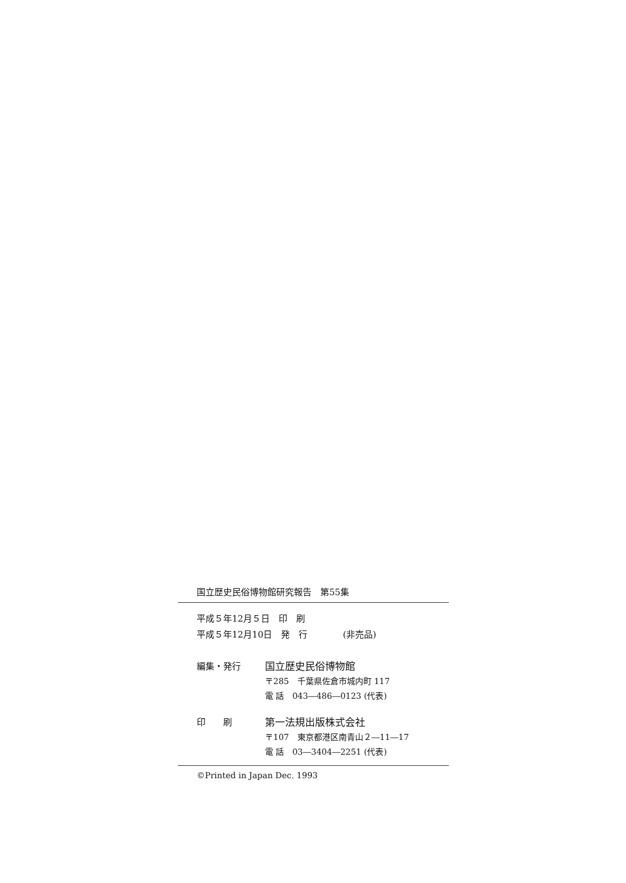国立歴史民俗博物館研究報告　第55集
平成５年12月５日　印　刷
平成５年12月10日　発　行　　　　(非売品)
編集・発行 国立歴史民俗博物館
〒285　千葉県佐倉市城内町 117
電 話　043―486―0123 (代表)
印　　刷 第一法規出版株式会社
〒107　東京都港区南青山２―11―17
電 話　03―3404―2251 (代表)
©Printed in Japan Dec. 1993